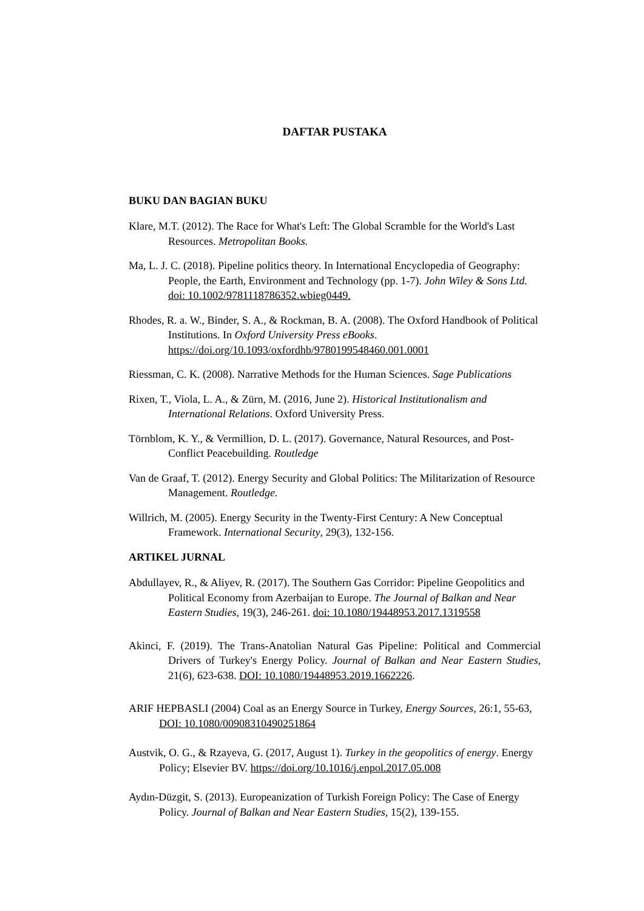DAFTAR PUSTAKA
BUKU DAN BAGIAN BUKU
Klare, M.T. (2012). The Race for What's Left: The Global Scramble for the World's Last Resources. Metropolitan Books.
Ma, L. J. C. (2018). Pipeline politics theory. In International Encyclopedia of Geography: People, the Earth, Environment and Technology (pp. 1-7). John Wiley & Sons Ltd. doi: 10.1002/9781118786352.wbieg0449.
Rhodes, R. a. W., Binder, S. A., & Rockman, B. A. (2008). The Oxford Handbook of Political Institutions. In Oxford University Press eBooks. https://doi.org/10.1093/oxfordhb/9780199548460.001.0001
Riessman, C. K. (2008). Narrative Methods for the Human Sciences. Sage Publications
Rixen, T., Viola, L. A., & Zürn, M. (2016, June 2). Historical Institutionalism and International Relations. Oxford University Press.
Törnblom, K. Y., & Vermillion, D. L. (2017). Governance, Natural Resources, and Post-Conflict Peacebuilding. Routledge
Van de Graaf, T. (2012). Energy Security and Global Politics: The Militarization of Resource Management. Routledge.
Willrich, M. (2005). Energy Security in the Twenty-First Century: A New Conceptual Framework. International Security, 29(3), 132-156.
ARTIKEL JURNAL
Abdullayev, R., & Aliyev, R. (2017). The Southern Gas Corridor: Pipeline Geopolitics and Political Economy from Azerbaijan to Europe. The Journal of Balkan and Near Eastern Studies, 19(3), 246-261. doi: 10.1080/19448953.2017.1319558
Akinci, F. (2019). The Trans-Anatolian Natural Gas Pipeline: Political and Commercial Drivers of Turkey's Energy Policy. Journal of Balkan and Near Eastern Studies, 21(6), 623-638. DOI: 10.1080/19448953.2019.1662226.
ARIF HEPBASLI (2004) Coal as an Energy Source in Turkey, Energy Sources, 26:1, 55-63, DOI: 10.1080/00908310490251864
Austvik, O. G., & Rzayeva, G. (2017, August 1). Turkey in the geopolitics of energy. Energy Policy; Elsevier BV. https://doi.org/10.1016/j.enpol.2017.05.008
Aydın-Düzgit, S. (2013). Europeanization of Turkish Foreign Policy: The Case of Energy Policy. Journal of Balkan and Near Eastern Studies, 15(2), 139-155.